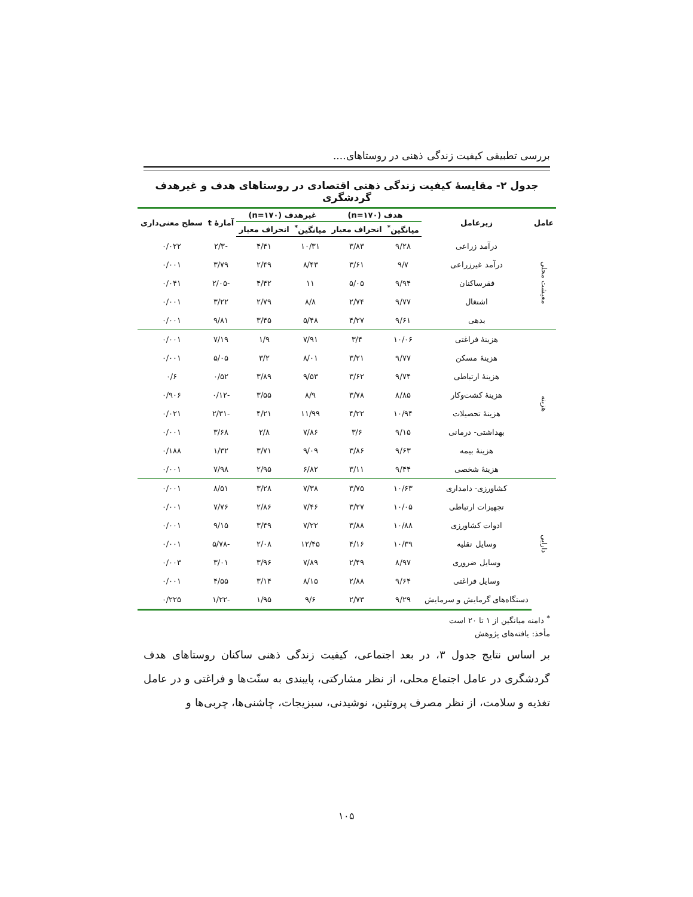بررسی تطبیقی کیفیت زندگی ذهنی در روستاهای....
جدول ۲- مقایسهٔ کیفیت زندگی ذهنی اقتصادی در روستاهای هدف و غیرهدف گردشگری
| عامل | زیرعامل | هدف (n=۱۷۰) | | غیرهدف (n=۱۷۰) | | آمارهٔ t | سطح معنی‌داری |
| --- | --- | --- | --- | --- | --- | --- | --- |
| | | میانگین<sup>*</sup> | انحراف معیار | میانگین<sup>*</sup> | انحراف معیار | | |
| معیشت محلی | درآمد زراعی | ۹/۲۸ | ۳/۸۳ | ۱۰/۳۱ | ۴/۴۱ | -۲/۳ | ۰/۰۲۲ |
| | درآمد غیرزراعی | ۹/۷ | ۳/۶۱ | ۸/۴۳ | ۲/۴۹ | ۳/۷۹ | ۰/۰۰۱ |
| | فقرساکنان | ۹/۹۴ | ۵/۰۵ | ۱۱ | ۴/۴۲ | -۲/۰۵ | ۰/۰۴۱ |
| | اشتغال | ۹/۷۷ | ۲/۷۴ | ۸/۸ | ۲/۷۹ | ۳/۲۲ | ۰/۰۰۱ |
| | بدهی | ۹/۶۱ | ۴/۲۷ | ۵/۴۸ | ۳/۴۵ | ۹/۸۱ | ۰/۰۰۱ |
| هزینه | هزینهٔ فراغتی | ۱۰/۰۶ | ۳/۴ | ۷/۹۱ | ۱/۹ | ۷/۱۹ | ۰/۰۰۱ |
| | هزینهٔ مسکن | ۹/۷۷ | ۳/۲۱ | ۸/۰۱ | ۳/۲ | ۵/۰۵ | ۰/۰۰۱ |
| | هزینهٔ ارتباطی | ۹/۷۴ | ۳/۶۲ | ۹/۵۳ | ۳/۸۹ | ۰/۵۲ | ۰/۶ |
| | هزینهٔ کشت‌وکار | ۸/۸۵ | ۳/۷۸ | ۸/۹ | ۳/۵۵ | -۰/۱۲ | ۰/۹۰۶ |
| | هزینهٔ تحصیلات | ۱۰/۹۴ | ۴/۲۲ | ۱۱/۹۹ | ۴/۲۱ | -۲/۳۱ | ۰/۰۲۱ |
| | بهداشتی- درمانی | ۹/۱۵ | ۳/۶ | ۷/۸۶ | ۲/۸ | ۳/۶۸ | ۰/۰۰۱ |
| | هزینهٔ بیمه | ۹/۶۳ | ۳/۸۶ | ۹/۰۹ | ۳/۷۱ | ۱/۳۲ | ۰/۱۸۸ |
| | هزینهٔ شخصی | ۹/۴۴ | ۳/۱۱ | ۶/۸۲ | ۲/۹۵ | ۷/۹۸ | ۰/۰۰۱ |
| دارایی | کشاورزی- دامداری | ۱۰/۶۳ | ۳/۷۵ | ۷/۳۸ | ۳/۲۸ | ۸/۵۱ | ۰/۰۰۱ |
| | تجهیزات ارتباطی | ۱۰/۰۵ | ۳/۲۷ | ۷/۴۶ | ۲/۸۶ | ۷/۷۶ | ۰/۰۰۱ |
| | ادوات کشاورزی | ۱۰/۸۸ | ۳/۸۸ | ۷/۲۲ | ۳/۴۹ | ۹/۱۵ | ۰/۰۰۱ |
| | وسایل نقلیه | ۱۰/۳۹ | ۴/۱۶ | ۱۲/۴۵ | ۲/۰۸ | -۵/۷۸ | ۰/۰۰۱ |
| | وسایل ضروری | ۸/۹۷ | ۲/۴۹ | ۷/۸۹ | ۳/۹۶ | ۳/۰۱ | ۰/۰۰۳ |
| | وسایل فراغتی | ۹/۶۴ | ۲/۸۸ | ۸/۱۵ | ۳/۱۴ | ۴/۵۵ | ۰/۰۰۱ |
| | دستگاه‌های گرمایش و سرمایش | ۹/۲۹ | ۲/۷۳ | ۹/۶ | ۱/۹۵ | -۱/۲۲ | ۰/۲۲۵ |
<sup>*</sup> دامنه میانگین از ۱ تا ۲۰ است
مأخذ: یافته‌های پژوهش
بر اساس نتایج جدول ۳، در بعد اجتماعی، کیفیت زندگی ذهنی ساکنان روستاهای هدف گردشگری در عامل اجتماع محلی، از نظر مشارکتی، پایبندی به سنّت‌ها و فراغتی و در عامل تغذیه و سلامت، از نظر مصرف پروتئین، نوشیدنی، سبزیجات، چاشنی‌ها، چربی‌ها و
۱۰۵